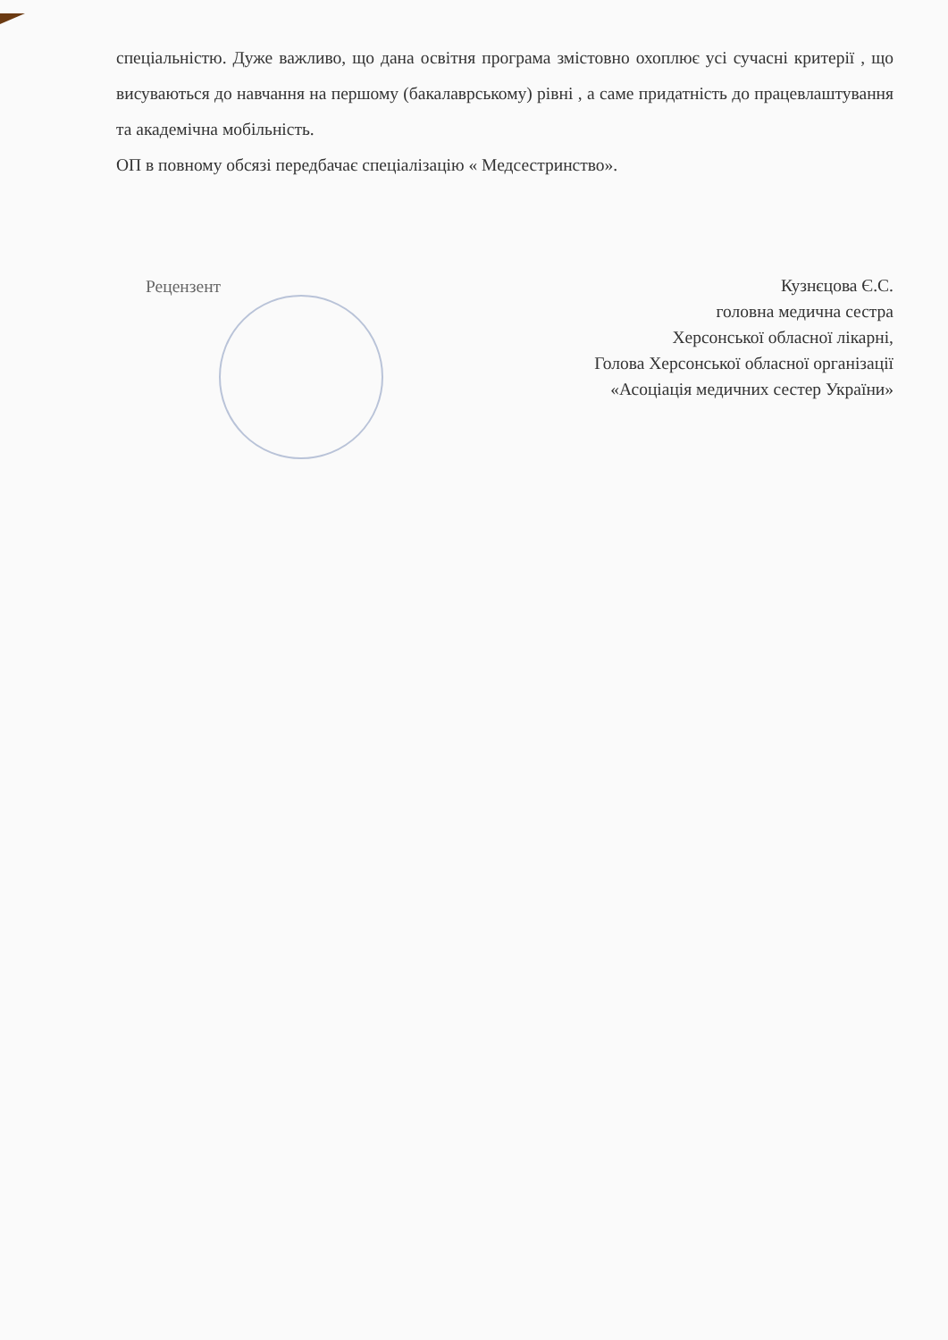спеціальністю. Дуже важливо, що дана освітня програма змістовно охоплює усі сучасні критерії , що висуваються до навчання на першому (бакалаврському) рівні , а саме придатність до працевлаштування та академічна мобільність.
ОП в повному обсязі передбачає спеціалізацію « Медсестринство».
Рецензент
Кузнєцова Є.С.
головна медична сестра
Херсонської обласної лікарні,
Голова Херсонської обласної організації
«Асоціація медичних сестер України»